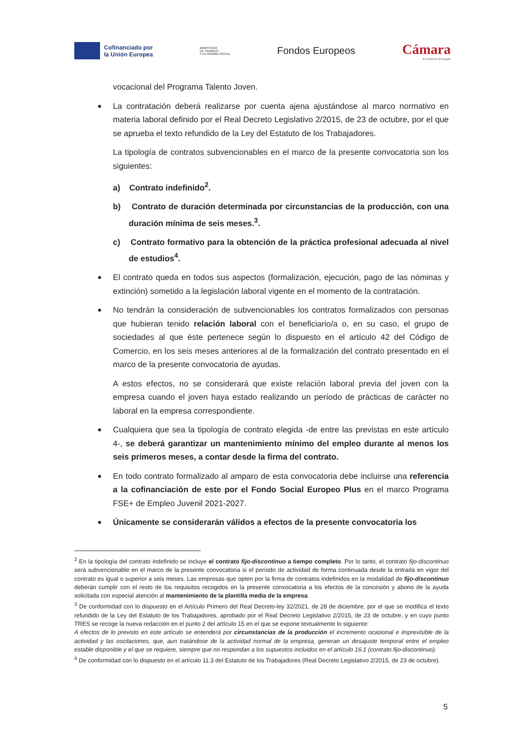Cofinanciado por
la Unión Europea
MINISTERIO
DE TRABAJO
Y ECONOMÍA SOCIAL
Fondos Europeos
Cámara
de Comercio de España
vocacional del Programa Talento Joven.
La contratación deberá realizarse por cuenta ajena ajustándose al marco normativo en materia laboral definido por el Real Decreto Legislativo 2/2015, de 23 de octubre, por el que se aprueba el texto refundido de la Ley del Estatuto de los Trabajadores.
La tipología de contratos subvencionables en el marco de la presente convocatoria son los siguientes:
a) Contrato indefinido<sup>2</sup>.
b) Contrato de duración determinada por circunstancias de la producción, con una duración mínima de seis meses.<sup>3</sup>.
c) Contrato formativo para la obtención de la práctica profesional adecuada al nivel de estudios<sup>4</sup>.
El contrato queda en todos sus aspectos (formalización, ejecución, pago de las nóminas y extinción) sometido a la legislación laboral vigente en el momento de la contratación.
No tendrán la consideración de subvencionables los contratos formalizados con personas que hubieran tenido relación laboral con el beneficiario/a o, en su caso, el grupo de sociedades al que éste pertenece según lo dispuesto en el artículo 42 del Código de Comercio, en los seis meses anteriores al de la formalización del contrato presentado en el marco de la presente convocatoria de ayudas.
A estos efectos, no se considerará que existe relación laboral previa del joven con la empresa cuando el joven haya estado realizando un período de prácticas de carácter no laboral en la empresa correspondiente.
Cualquiera que sea la tipología de contrato elegida -de entre las previstas en este artículo 4-, se deberá garantizar un mantenimiento mínimo del empleo durante al menos los seis primeros meses, a contar desde la firma del contrato.
En todo contrato formalizado al amparo de esta convocatoria debe incluirse una referencia a la cofinanciación de este por el Fondo Social Europeo Plus en el marco Programa FSE+ de Empleo Juvenil 2021-2027.
Únicamente se considerarán válidos a efectos de la presente convocatoria los
<sup>2</sup> En la tipología del contrato indefinido se incluye el contrato fijo-discontinuo a tiempo completo. Por lo tanto, el contrato fijo-discontinuo será subvencionable en el marco de la presente convocatoria si el período de actividad de forma continuada desde la entrada en vigor del contrato es igual o superior a seis meses. Las empresas que opten por la firma de contratos indefinidos en la modalidad de fijo-discontinuo deberán cumplir con el resto de los requisitos recogidos en la presente convocatoria a los efectos de la concesión y abono de la ayuda solicitada con especial atención al mantenimiento de la plantilla media de la empresa.
<sup>3</sup> De conformidad con lo dispuesto en el Artículo Primero del Real Decreto-ley 32/2021, de 28 de diciembre, por el que se modifica el texto refundido de la Ley del Estatuto de los Trabajadores, aprobado por el Real Decreto Legislativo 2/2015, de 23 de octubre, y en cuyo punto TRES se recoge la nueva redacción en el punto 2 del artículo 15 en el que se expone textualmente lo siguiente:
A efectos de lo previsto en este artículo se entenderá por circunstancias de la producción el incremento ocasional e imprevisible de la actividad y las oscilaciones, que, aun tratándose de la actividad normal de la empresa, generan un desajuste temporal entre el empleo estable disponible y el que se requiere, siempre que no respondan a los supuestos incluidos en el artículo 16.1 (contrato fijo-discontinuo).
<sup>4</sup> De conformidad con lo dispuesto en el artículo 11.3 del Estatuto de los Trabajadores (Real Decreto Legislativo 2/2015, de 23 de octubre).
5